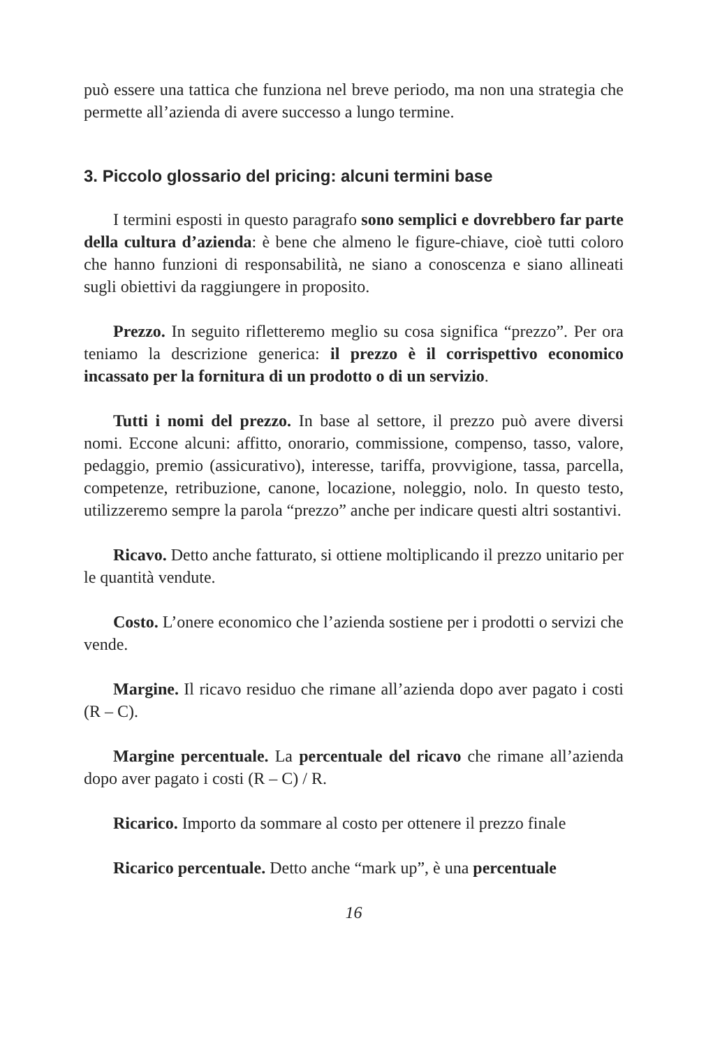può essere una tattica che funziona nel breve periodo, ma non una strategia che permette all’azienda di avere successo a lungo termine.
3. Piccolo glossario del pricing: alcuni termini base
I termini esposti in questo paragrafo sono semplici e dovrebbero far parte della cultura d’azienda: è bene che almeno le figure-chiave, cioè tutti coloro che hanno funzioni di responsabilità, ne siano a conoscenza e siano allineati sugli obiettivi da raggiungere in proposito.
Prezzo. In seguito rifletteremo meglio su cosa significa “prezzo”. Per ora teniamo la descrizione generica: il prezzo è il corrispettivo economico incassato per la fornitura di un prodotto o di un servizio.
Tutti i nomi del prezzo. In base al settore, il prezzo può avere diversi nomi. Eccone alcuni: affitto, onorario, commissione, compenso, tasso, valore, pedaggio, premio (assicurativo), interesse, tariffa, provvigione, tassa, parcella, competenze, retribuzione, canone, locazione, noleggio, nolo. In questo testo, utilizzeremo sempre la parola “prezzo” anche per indicare questi altri sostantivi.
Ricavo. Detto anche fatturato, si ottiene moltiplicando il prezzo unitario per le quantità vendute.
Costo. L’onere economico che l’azienda sostiene per i prodotti o servizi che vende.
Margine. Il ricavo residuo che rimane all’azienda dopo aver pagato i costi (R – C).
Margine percentuale. La percentuale del ricavo che rimane all’azienda dopo aver pagato i costi (R – C) / R.
Ricarico. Importo da sommare al costo per ottenere il prezzo finale
Ricarico percentuale. Detto anche “mark up”, è una percentuale
16